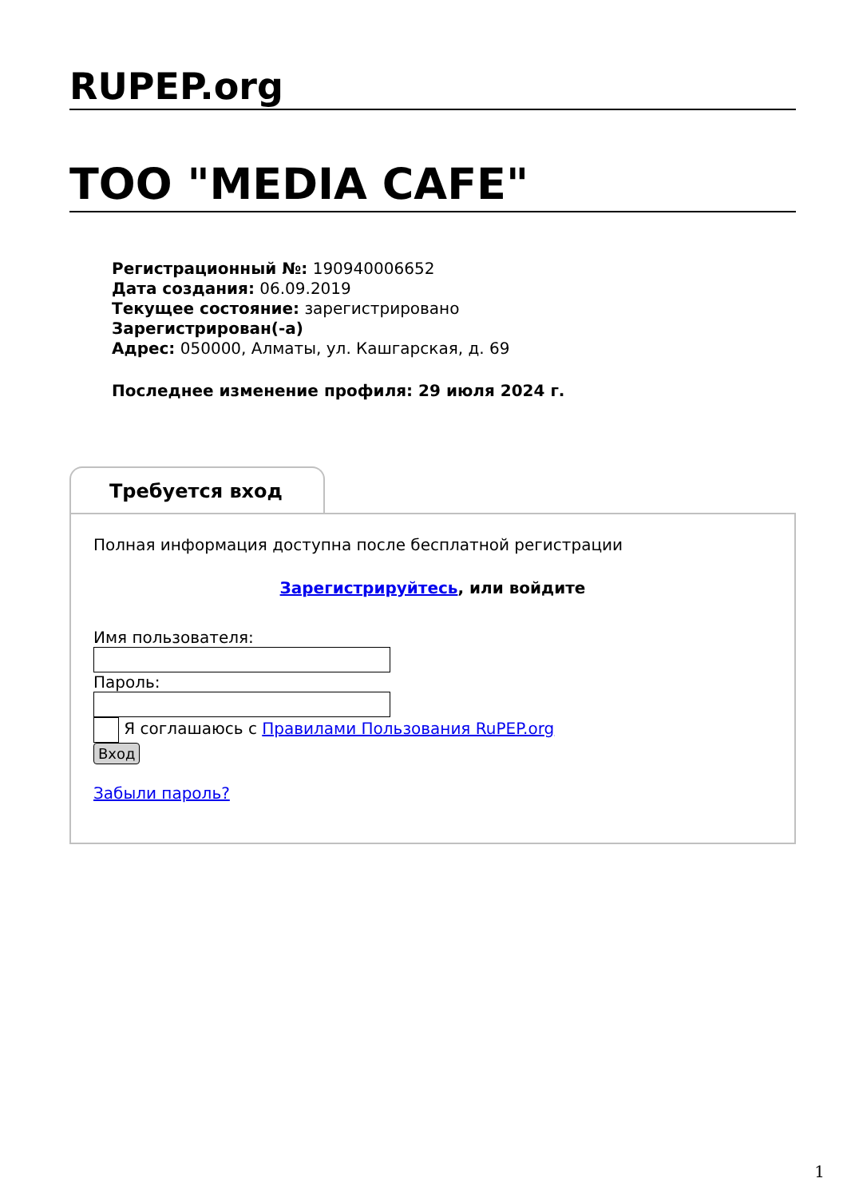RUPEP.org
ТОО "MEDIA CAFE"
Регистрационный №: 190940006652
Дата создания: 06.09.2019
Текущее состояние: зарегистрировано
Зарегистрирован(-а)
Адрес: 050000, Алматы, ул. Кашгарская, д. 69
Последнее изменение профиля: 29 июля 2024 г.
Требуется вход
Полная информация доступна после бесплатной регистрации
Зарегистрируйтесь, или войдите
Имя пользователя:
Пароль:
Я соглашаюсь с Правилами Пользования RuPEP.org
Вход
Забыли пароль?
1